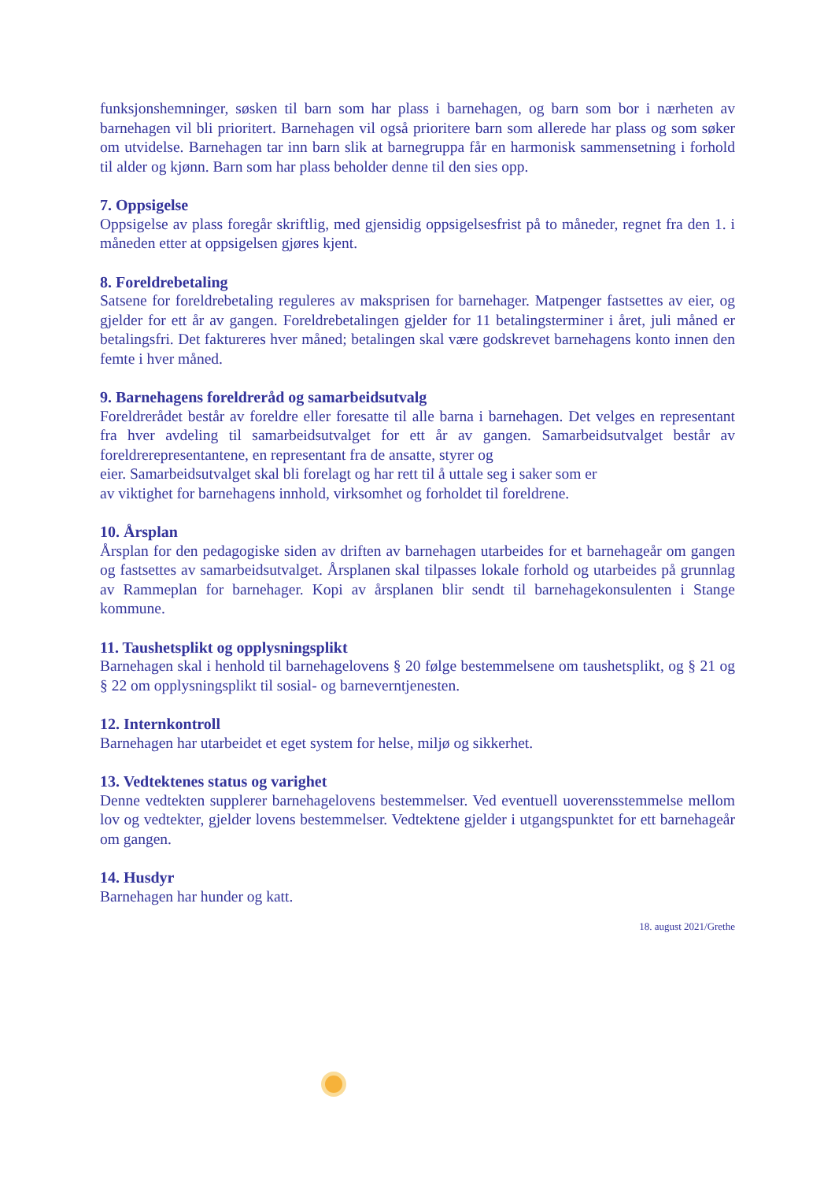funksjonshemninger, søsken til barn som har plass i barnehagen, og barn som bor i nærheten av barnehagen vil bli prioritert. Barnehagen vil også prioritere barn som allerede har plass og som søker om utvidelse. Barnehagen tar inn barn slik at barnegruppa får en harmonisk sammensetning i forhold til alder og kjønn. Barn som har plass beholder denne til den sies opp.
7. Oppsigelse
Oppsigelse av plass foregår skriftlig, med gjensidig oppsigelsesfrist på to måneder, regnet fra den 1. i måneden etter at oppsigelsen gjøres kjent.
8. Foreldrebetaling
Satsene for foreldrebetaling reguleres av maksprisen for barnehager. Matpenger fastsettes av eier, og gjelder for ett år av gangen. Foreldrebetalingen gjelder for 11 betalingsterminer i året, juli måned er betalingsfri. Det faktureres hver måned; betalingen skal være godskrevet barnehagens konto innen den femte i hver måned.
9. Barnehagens foreldreråd og samarbeidsutvalg
Foreldrerådet består av foreldre eller foresatte til alle barna i barnehagen. Det velges en representant fra hver avdeling til samarbeidsutvalget for ett år av gangen. Samarbeidsutvalget består av foreldrerepresentantene, en representant fra de ansatte, styrer og
eier. Samarbeidsutvalget skal bli forelagt og har rett til å uttale seg i saker som er
av viktighet for barnehagens innhold, virksomhet og forholdet til foreldrene.
10. Årsplan
Årsplan for den pedagogiske siden av driften av barnehagen utarbeides for et barnehageår om gangen og fastsettes av samarbeidsutvalget. Årsplanen skal tilpasses lokale forhold og utarbeides på grunnlag av Rammeplan for barnehager. Kopi av årsplanen blir sendt til barnehagekonsulenten i Stange kommune.
11. Taushetsplikt og opplysningsplikt
Barnehagen skal i henhold til barnehagelovens § 20 følge bestemmelsene om taushetsplikt, og § 21 og § 22 om opplysningsplikt til sosial- og barneverntjenesten.
12. Internkontroll
Barnehagen har utarbeidet et eget system for helse, miljø og sikkerhet.
13. Vedtektenes status og varighet
Denne vedtekten supplerer barnehagelovens bestemmelser. Ved eventuell uoverensstemmelse mellom lov og vedtekter, gjelder lovens bestemmelser. Vedtektene gjelder i utgangspunktet for ett barnehageår om gangen.
14. Husdyr
Barnehagen har hunder og katt.
18. august 2021/Grethe